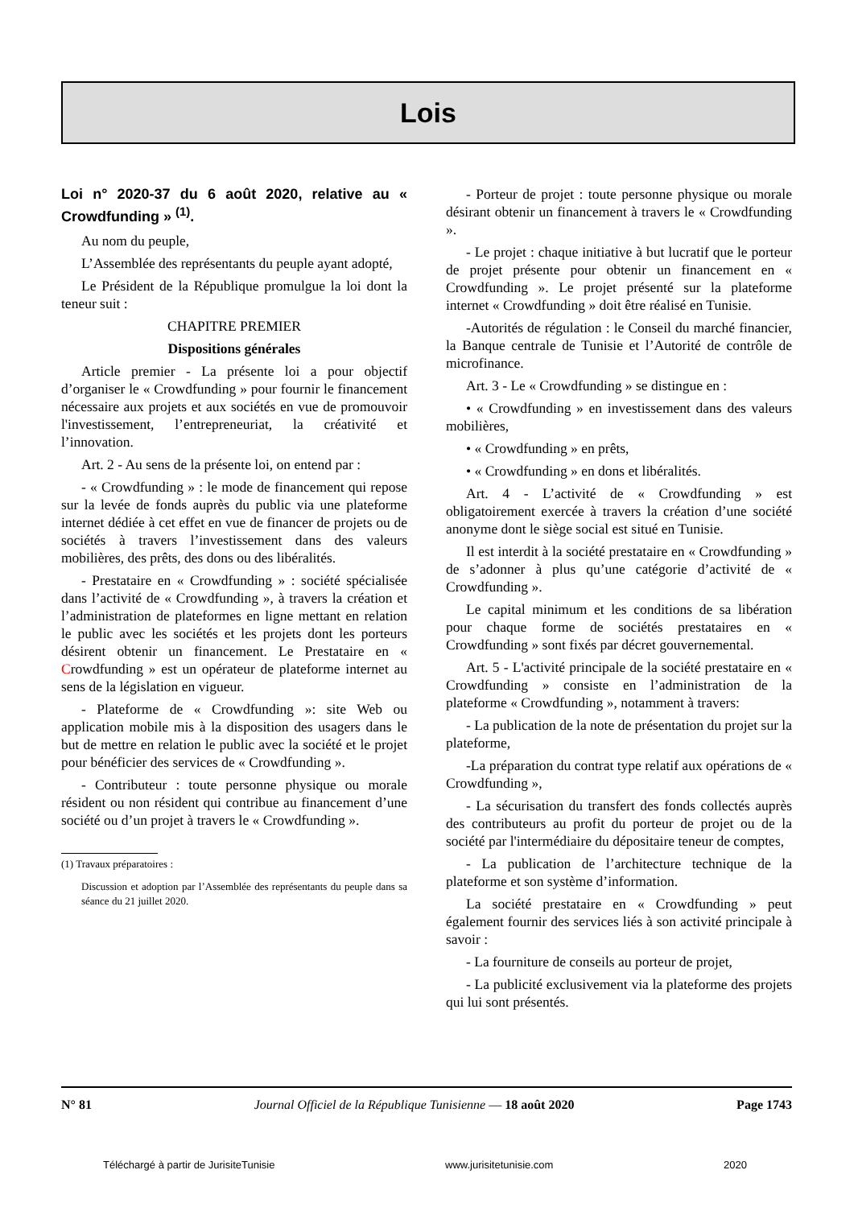Lois
Loi n° 2020-37 du 6 août 2020, relative au « Crowdfunding » <sup>(1)</sup>.
Au nom du peuple,
L’Assemblée des représentants du peuple ayant adopté,
Le Président de la République promulgue la loi dont la teneur suit :
CHAPITRE PREMIER
Dispositions générales
Article premier - La présente loi a pour objectif d’organiser le « Crowdfunding » pour fournir le financement nécessaire aux projets et aux sociétés en vue de promouvoir l'investissement, l’entrepreneuriat, la créativité et l’innovation.
Art. 2 - Au sens de la présente loi, on entend par :
- « Crowdfunding » : le mode de financement qui repose sur la levée de fonds auprès du public via une plateforme internet dédiée à cet effet en vue de financer de projets ou de sociétés à travers l’investissement dans des valeurs mobilières, des prêts, des dons ou des libéralités.
- Prestataire en « Crowdfunding » : société spécialisée dans l’activité de « Crowdfunding », à travers la création et l’administration de plateformes en ligne mettant en relation le public avec les sociétés et les projets dont les porteurs désirent obtenir un financement. Le Prestataire en « Crowdfunding » est un opérateur de plateforme internet au sens de la législation en vigueur.
- Plateforme de « Crowdfunding »: site Web ou application mobile mis à la disposition des usagers dans le but de mettre en relation le public avec la société et le projet pour bénéficier des services de « Crowdfunding ».
- Contributeur : toute personne physique ou morale résident ou non résident qui contribue au financement d’une société ou d’un projet à travers le « Crowdfunding ».
(1) Travaux préparatoires :
Discussion et adoption par l’Assemblée des représentants du peuple dans sa séance du 21 juillet 2020.
- Porteur de projet : toute personne physique ou morale désirant obtenir un financement à travers le « Crowdfunding ».
- Le projet : chaque initiative à but lucratif que le porteur de projet présente pour obtenir un financement en « Crowdfunding ». Le projet présenté sur la plateforme internet « Crowdfunding » doit être réalisé en Tunisie.
-Autorités de régulation : le Conseil du marché financier, la Banque centrale de Tunisie et l’Autorité de contrôle de microfinance.
Art. 3 - Le « Crowdfunding » se distingue en :
• « Crowdfunding » en investissement dans des valeurs mobilières,
• « Crowdfunding » en prêts,
• « Crowdfunding » en dons et libéralités.
Art. 4 - L’activité de « Crowdfunding » est obligatoirement exercée à travers la création d’une société anonyme dont le siège social est situé en Tunisie.
Il est interdit à la société prestataire en « Crowdfunding » de s’adonner à plus qu’une catégorie d’activité de « Crowdfunding ».
Le capital minimum et les conditions de sa libération pour chaque forme de sociétés prestataires en « Crowdfunding » sont fixés par décret gouvernemental.
Art. 5 - L'activité principale de la société prestataire en « Crowdfunding » consiste en l’administration de la plateforme « Crowdfunding », notamment à travers:
- La publication de la note de présentation du projet sur la plateforme,
-La préparation du contrat type relatif aux opérations de « Crowdfunding »,
- La sécurisation du transfert des fonds collectés auprès des contributeurs au profit du porteur de projet ou de la société par l'intermédiaire du dépositaire teneur de comptes,
- La publication de l’architecture technique de la plateforme et son système d’information.
La société prestataire en « Crowdfunding » peut également fournir des services liés à son activité principale à savoir :
- La fourniture de conseils au porteur de projet,
- La publicité exclusivement via la plateforme des projets qui lui sont présentés.
N° 81 Journal Officiel de la République Tunisienne — 18 août 2020 Page 1743
Téléchargé à partir de JurisiteTunisie www.jurisitetunisie.com 2020